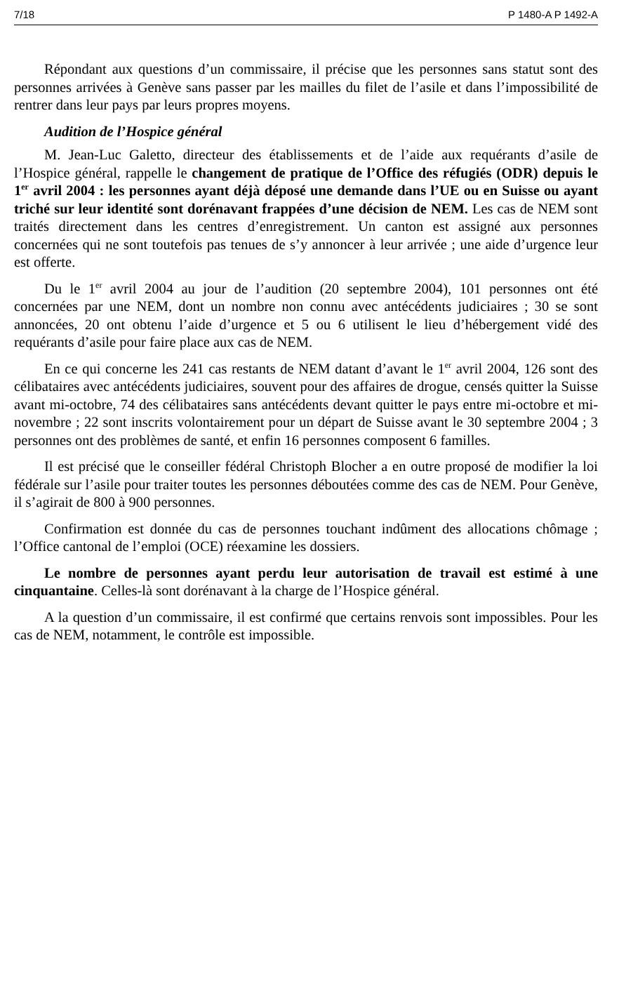7/18 P 1480-A P 1492-A
Répondant aux questions d’un commissaire, il précise que les personnes sans statut sont des personnes arrivées à Genève sans passer par les mailles du filet de l’asile et dans l’impossibilité de rentrer dans leur pays par leurs propres moyens.
Audition de l’Hospice général
M. Jean-Luc Galetto, directeur des établissements et de l’aide aux requérants d’asile de l’Hospice général, rappelle le changement de pratique de l’Office des réfugiés (ODR) depuis le 1<sup>er</sup> avril 2004 : les personnes ayant déjà déposé une demande dans l’UE ou en Suisse ou ayant triché sur leur identité sont dorénavant frappées d’une décision de NEM. Les cas de NEM sont traités directement dans les centres d’enregistrement. Un canton est assigné aux personnes concernées qui ne sont toutefois pas tenues de s’y annoncer à leur arrivée ; une aide d’urgence leur est offerte.
Du le 1<sup>er</sup> avril 2004 au jour de l’audition (20 septembre 2004), 101 personnes ont été concernées par une NEM, dont un nombre non connu avec antécédents judiciaires ; 30 se sont annoncées, 20 ont obtenu l’aide d’urgence et 5 ou 6 utilisent le lieu d’hébergement vidé des requérants d’asile pour faire place aux cas de NEM.
En ce qui concerne les 241 cas restants de NEM datant d’avant le 1<sup>er</sup> avril 2004, 126 sont des célibataires avec antécédents judiciaires, souvent pour des affaires de drogue, censés quitter la Suisse avant mi-octobre, 74 des célibataires sans antécédents devant quitter le pays entre mi-octobre et mi-novembre ; 22 sont inscrits volontairement pour un départ de Suisse avant le 30 septembre 2004 ; 3 personnes ont des problèmes de santé, et enfin 16 personnes composent 6 familles.
Il est précisé que le conseiller fédéral Christoph Blocher a en outre proposé de modifier la loi fédérale sur l’asile pour traiter toutes les personnes déboutées comme des cas de NEM. Pour Genève, il s’agirait de 800 à 900 personnes.
Confirmation est donnée du cas de personnes touchant indûment des allocations chômage ; l’Office cantonal de l’emploi (OCE) réexamine les dossiers.
Le nombre de personnes ayant perdu leur autorisation de travail est estimé à une cinquantaine. Celles-là sont dorénavant à la charge de l’Hospice général.
A la question d’un commissaire, il est confirmé que certains renvois sont impossibles. Pour les cas de NEM, notamment, le contrôle est impossible.